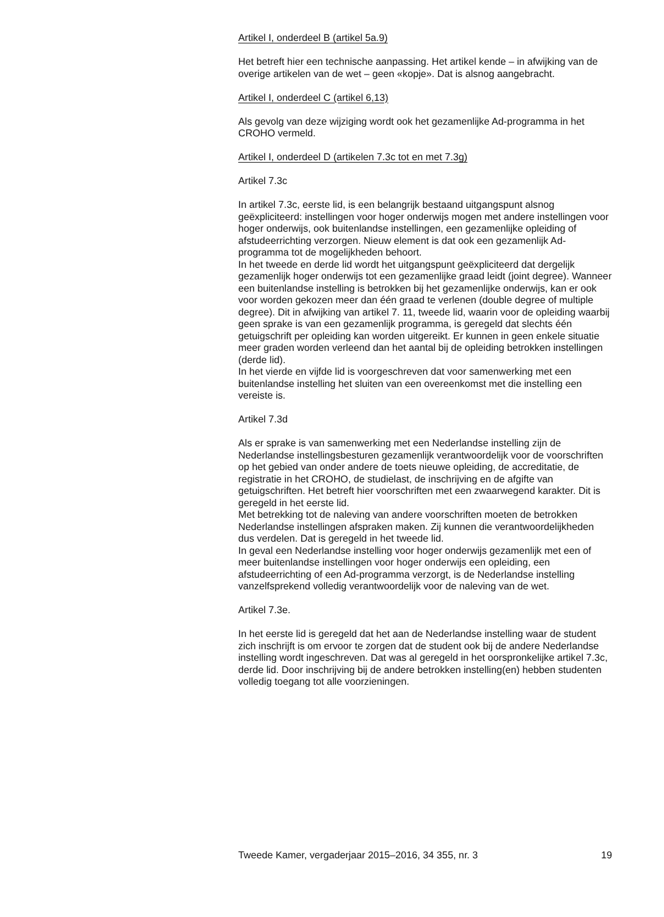Artikel I, onderdeel B (artikel 5a.9)
Het betreft hier een technische aanpassing. Het artikel kende – in afwijking van de overige artikelen van de wet – geen «kopje». Dat is alsnog aangebracht.
Artikel I, onderdeel C (artikel 6,13)
Als gevolg van deze wijziging wordt ook het gezamenlijke Ad-programma in het CROHO vermeld.
Artikel I, onderdeel D (artikelen 7.3c tot en met 7.3g)
Artikel 7.3c
In artikel 7.3c, eerste lid, is een belangrijk bestaand uitgangspunt alsnog geëxpliciteerd: instellingen voor hoger onderwijs mogen met andere instellingen voor hoger onderwijs, ook buitenlandse instellingen, een gezamenlijke opleiding of afstudeerrichting verzorgen. Nieuw element is dat ook een gezamenlijk Ad-programma tot de mogelijkheden behoort.
In het tweede en derde lid wordt het uitgangspunt geëxpliciteerd dat dergelijk gezamenlijk hoger onderwijs tot een gezamenlijke graad leidt (joint degree). Wanneer een buitenlandse instelling is betrokken bij het gezamenlijke onderwijs, kan er ook voor worden gekozen meer dan één graad te verlenen (double degree of multiple degree). Dit in afwijking van artikel 7. 11, tweede lid, waarin voor de opleiding waarbij geen sprake is van een gezamenlijk programma, is geregeld dat slechts één getuigschrift per opleiding kan worden uitgereikt. Er kunnen in geen enkele situatie meer graden worden verleend dan het aantal bij de opleiding betrokken instellingen (derde lid).
In het vierde en vijfde lid is voorgeschreven dat voor samenwerking met een buitenlandse instelling het sluiten van een overeenkomst met die instelling een vereiste is.
Artikel 7.3d
Als er sprake is van samenwerking met een Nederlandse instelling zijn de Nederlandse instellingsbesturen gezamenlijk verantwoordelijk voor de voorschriften op het gebied van onder andere de toets nieuwe opleiding, de accreditatie, de registratie in het CROHO, de studielast, de inschrijving en de afgifte van getuigschriften. Het betreft hier voorschriften met een zwaarwegend karakter. Dit is geregeld in het eerste lid.
Met betrekking tot de naleving van andere voorschriften moeten de betrokken Nederlandse instellingen afspraken maken. Zij kunnen die verantwoordelijkheden dus verdelen. Dat is geregeld in het tweede lid.
In geval een Nederlandse instelling voor hoger onderwijs gezamenlijk met een of meer buitenlandse instellingen voor hoger onderwijs een opleiding, een afstudeerrichting of een Ad-programma verzorgt, is de Nederlandse instelling vanzelfsprekend volledig verantwoordelijk voor de naleving van de wet.
Artikel 7.3e.
In het eerste lid is geregeld dat het aan de Nederlandse instelling waar de student zich inschrijft is om ervoor te zorgen dat de student ook bij de andere Nederlandse instelling wordt ingeschreven. Dat was al geregeld in het oorspronkelijke artikel 7.3c, derde lid. Door inschrijving bij de andere betrokken instelling(en) hebben studenten volledig toegang tot alle voorzieningen.
Tweede Kamer, vergaderjaar 2015–2016, 34 355, nr. 3 19